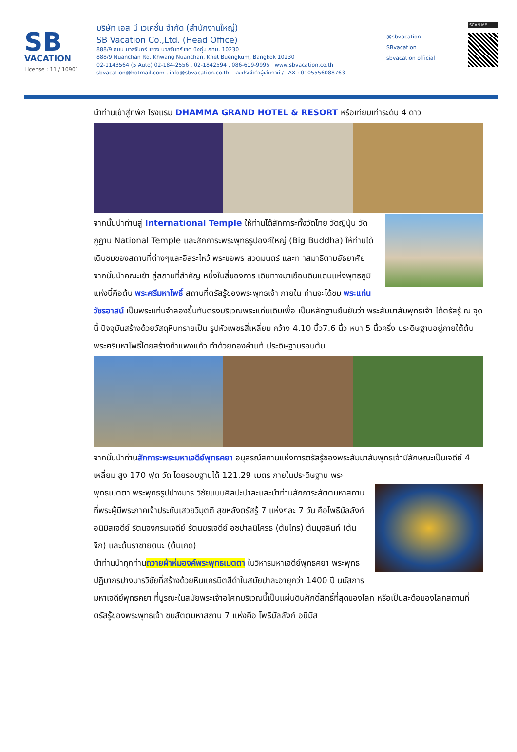SB
VACATION
License : 11 / 10901
บริษัท เอส บี เวเคชั่น จำกัด (สำนักงานใหญ่)
SB Vacation Co.,Ltd. (Head Office)
888/9 ถนน นวลจันทร์ แขวง นวลจันทร์ เขต บึงกุ่ม กทม. 10230
888/9 Nuanchan Rd. Khwang Nuanchan, Khet Buengkum, Bangkok 10230
02-1143564 (5 Auto) 02-184-2556 , 02-1842594 , 086-619-9995 www.sbvacation.co.th
sbvacation@hotmail.com , info@sbvacation.co.th เลขประจำตัวผู้เสียภาษี / TAX : 0105556088763
@sbvacation
SBvacation
sbvacation official
SCAN ME
นำท่านเข้าสู่ที่พัก โรงแรม DHAMMA GRAND HOTEL & RESORT หรือเทียบเท่าระดับ 4 ดาว
จากนั้นนำท่านสู่ International Temple ให้ท่านได้สักการะทั้งวัดไทย วัดญี่ปุ่น วัดภูฏาน National Temple และสักการะพระพุทธรูปองค์ใหญ่ (Big Buddha) ให้ท่านได้เดินชมของสถานที่ต่างๆและอิสระไหว้ พระขอพร สวดมนตร์ และท าสมาธิตามอัธยาศัย
จากนั้นนำคณะเข้า สู่สถานที่สำคัญ หนึ่งในสี่ของการ เดินทางมาเยือนดินแดนแห่งพุทธภูมิแห่งนี้คือต้น พระศรีมหาโพธิ์ สถานที่ตรัสรู้ของพระพุทธเจ้า ภายใน ท่านจะได้ชม พระแท่นวัชรอาสน์ เป็นพระแท่นจำลองขึ้นทับตรงบริเวณพระแท่นเดิมเพื่อ เป็นหลักฐานยืนยันว่า พระสัมมาสัมพุทธเจ้า ได้ตรัสรู้ ณ จุดนี้ ปัจจุบันสร้างด้วยวัสดุหินทรายเป็น รูปหัวเพชรสี่เหลี่ยม กว้าง 4.10 นิ้ว7.6 นิ้ว หนา 5 นิ้วครึ่ง ประดิษฐานอยู่ภายใต้ต้น พระศรีมหาโพธิ์โดยสร้างกำแพงแก้ว ทำด้วยทองคำแท้ ประดิษฐานรอบต้น
จากนั้นนำท่านสักการะพระมหาเจดีย์พุทธคยา อนุสรณ์สถานแห่งการตรัสรู้ของพระสัมมาสัมพุทธเจ้ามีลักษณะเป็นเจดีย์ 4 เหลี่ยม สูง 170 ฟุต วัด โดยรอบฐานได้ 121.29 เมตร ภายในประดิษฐาน พระ
พุทธเมตตา พระพุทธรูปปางมาร วิชัยแบบศิลปะปาละและนำท่านสักการะสัตตมหาสถาน ที่พระผู้มีพระภาคเจ้าประทับเสวยวิมุตติ สุขหลังตรัสรู้ 7 แห่งๆละ 7 วัน คือโพธิบัลลังก์ อนิมิสเจดีย์ รัตนจงกรมเจดีย์ รัตนฆรเจดีย์ อชปาลนิโครธ (ต้นไทร) ต้นมุจลินท์ (ต้นจิก) และต้นราชายตนะ (ต้นเกด)
นำท่านนำทุกท่านถวายผ้าห่มองค์พระพุทธเมตตา ในวิหารมหาเจดีย์พุทธคยา พระพุทธปฏิมากรปางมารวิชัยที่สร้างด้วยหินแกรนิตสีดำในสมัยปาละอายุกว่า 1400 ปี นมัสการมหาเจดีย์พุทธคยา ที่บูรณะในสมัยพระเจ้าอโศกบริเวณนี้เป็นแผ่นดินศักดิ์สิทธิ์ที่สุดของโลก หรือเป็นสะดือของโลกสถานที่ตรัสรู้ของพระพุทธเจ้า ชมสัตตมหาสถาน 7 แห่งคือ โพธิบัลลังก์ อนิมิส